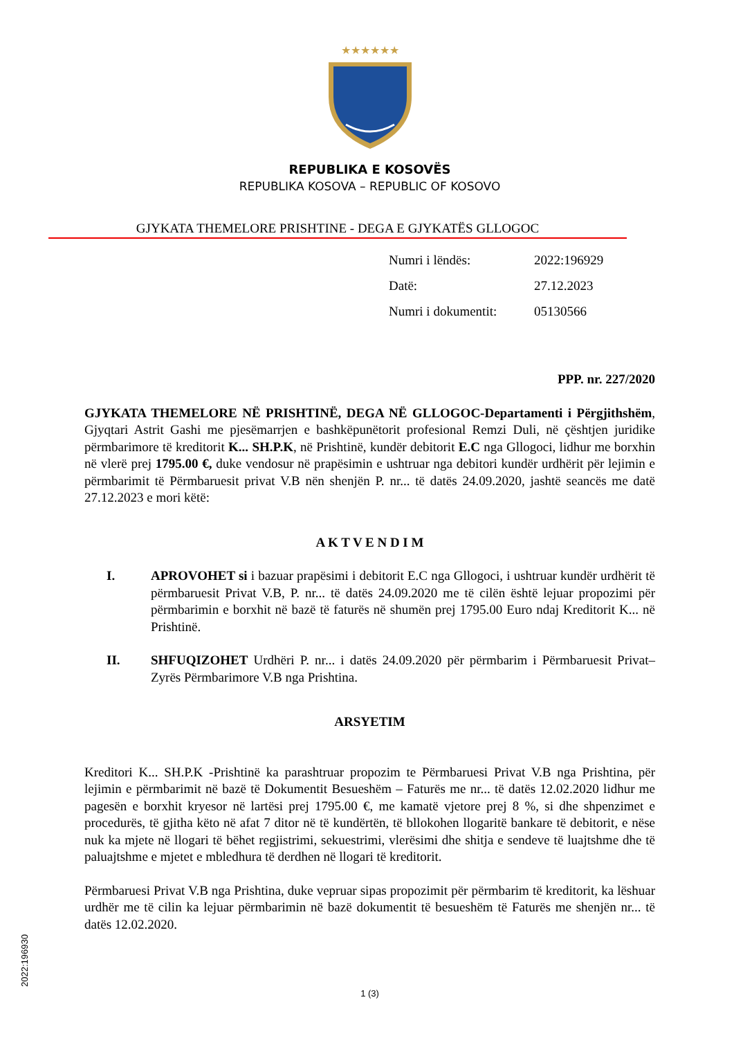★★★★★★
REPUBLIKA E KOSOVËS
REPUBLIKA KOSOVA – REPUBLIC OF KOSOVO
GJYKATA THEMELORE PRISHTINE - DEGA E GJYKATËS GLLOGOC
Numri i lëndës: 2022:196929
Datë: 27.12.2023
Numri i dokumentit: 05130566
PPP. nr. 227/2020
GJYKATA THEMELORE NË PRISHTINË, DEGA NË GLLOGOC-Departamenti i Përgjithshëm, Gjyqtari Astrit Gashi me pjesëmarrjen e bashkëpunëtorit profesional Remzi Duli, në çështjen juridike përmbarimore të kreditorit K... SH.P.K, në Prishtinë, kundër debitorit E.C nga Gllogoci, lidhur me borxhin në vlerë prej 1795.00 €, duke vendosur në prapësimin e ushtruar nga debitori kundër urdhërit për lejimin e përmbarimit të Përmbaruesit privat V.B nën shenjën P. nr... të datës 24.09.2020, jashtë seancës me datë 27.12.2023 e mori këtë:
A K T V E N D I M
I. APROVOHET si i bazuar prapësimi i debitorit E.C nga Gllogoci, i ushtruar kundër urdhërit të përmbaruesit Privat V.B, P. nr... të datës 24.09.2020 me të cilën është lejuar propozimi për përmbarimin e borxhit në bazë të faturës në shumën prej 1795.00 Euro ndaj Kreditorit K... në Prishtinë.
II. SHFUQIZOHET Urdhëri P. nr... i datës 24.09.2020 për përmbarim i Përmbaruesit Privat–Zyrës Përmbarimore V.B nga Prishtina.
ARSYETIM
Kreditori K... SH.P.K -Prishtinë ka parashtruar propozim te Përmbaruesi Privat V.B nga Prishtina, për lejimin e përmbarimit në bazë të Dokumentit Besueshëm – Faturës me nr... të datës 12.02.2020 lidhur me pagesën e borxhit kryesor në lartësi prej 1795.00 €, me kamatë vjetore prej 8 %, si dhe shpenzimet e procedurës, të gjitha këto në afat 7 ditor në të kundërtën, të bllokohen llogaritë bankare të debitorit, e nëse nuk ka mjete në llogari të bëhet regjistrimi, sekuestrimi, vlerësimi dhe shitja e sendeve të luajtshme dhe të paluajtshme e mjetet e mbledhura të derdhen në llogari të kreditorit.
Përmbaruesi Privat V.B nga Prishtina, duke vepruar sipas propozimit për përmbarim të kreditorit, ka lëshuar urdhër me të cilin ka lejuar përmbarimin në bazë dokumentit të besueshëm të Faturës me shenjën nr... të datës 12.02.2020.
1 (3)
2022:196930